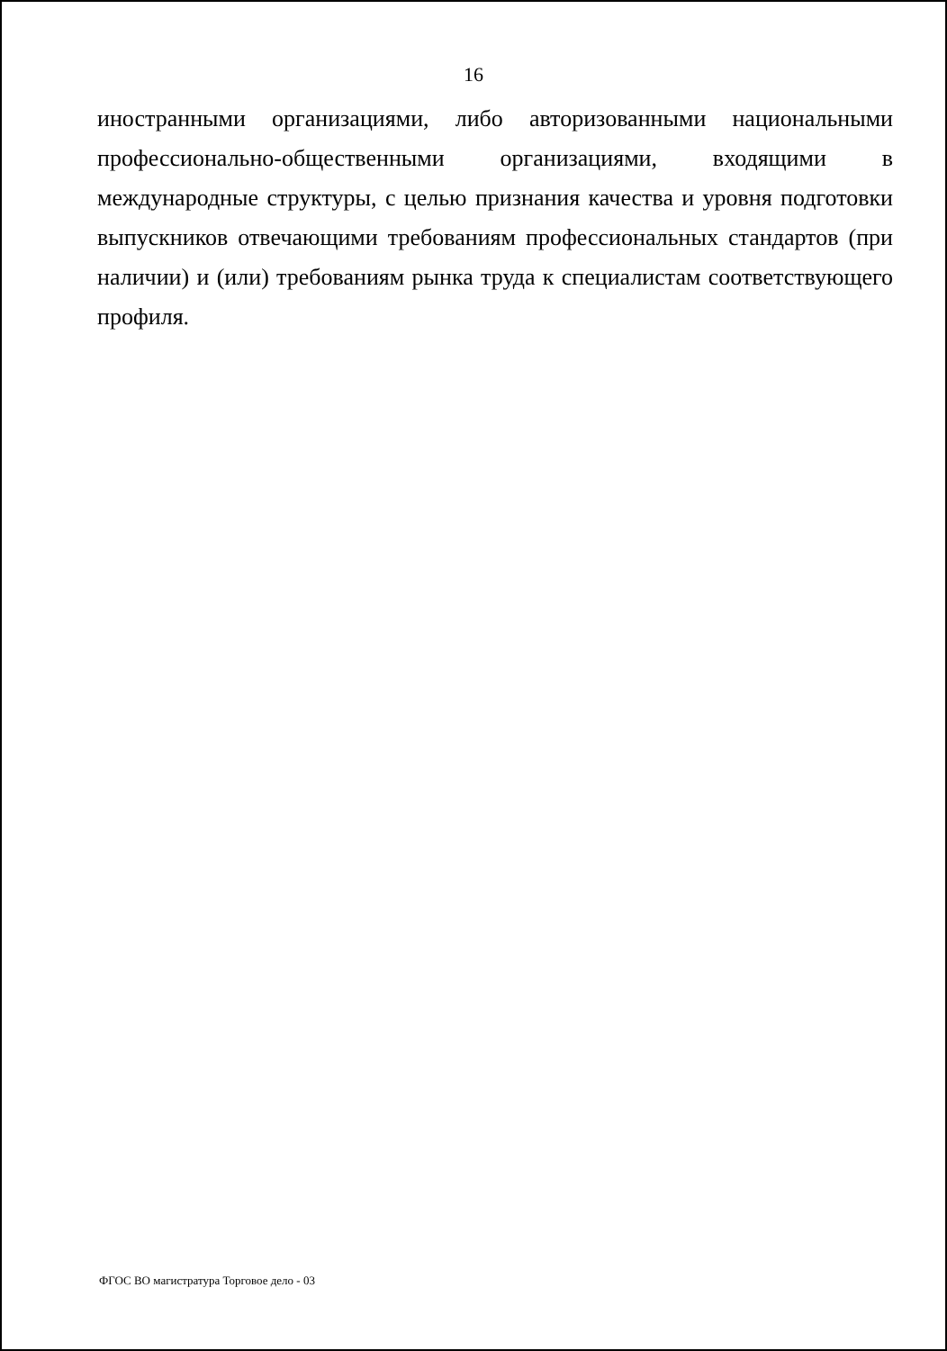16
иностранными организациями, либо авторизованными национальными профессионально-общественными организациями, входящими в международные структуры, с целью признания качества и уровня подготовки выпускников отвечающими требованиям профессиональных стандартов (при наличии) и (или) требованиям рынка труда к специалистам соответствующего профиля.
ФГОС ВО магистратура Торговое дело - 03